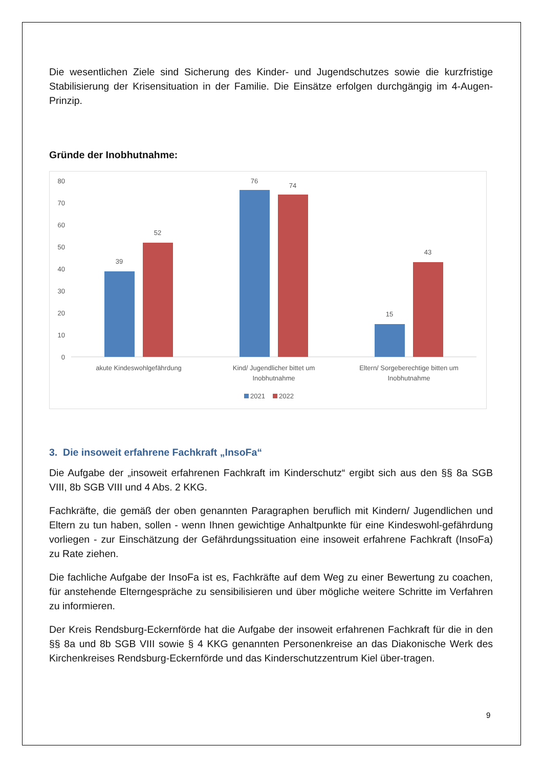Die wesentlichen Ziele sind Sicherung des Kinder- und Jugendschutzes sowie die kurzfristige Stabilisierung der Krisensituation in der Familie. Die Einsätze erfolgen durchgängig im 4-Augen-Prinzip.
Gründe der Inobhutnahme:
80
70
60
50
40
30
20
10
0
39
52
76
74
15
43
akute Kindeswohlgefährdung
Kind/ Jugendlicher bittet um
Inobhutnahme
Eltern/ Sorgeberechtige bitten um
Inobhutnahme
2021
2022
3. Die insoweit erfahrene Fachkraft „InsoFa“
Die Aufgabe der „insoweit erfahrenen Fachkraft im Kinderschutz“ ergibt sich aus den §§ 8a SGB VIII, 8b SGB VIII und 4 Abs. 2 KKG.
Fachkräfte, die gemäß der oben genannten Paragraphen beruflich mit Kindern/ Jugendlichen und Eltern zu tun haben, sollen - wenn Ihnen gewichtige Anhaltpunkte für eine Kindeswohl-gefährdung vorliegen - zur Einschätzung der Gefährdungssituation eine insoweit erfahrene Fachkraft (InsoFa) zu Rate ziehen.
Die fachliche Aufgabe der InsoFa ist es, Fachkräfte auf dem Weg zu einer Bewertung zu coachen, für anstehende Elterngespräche zu sensibilisieren und über mögliche weitere Schritte im Verfahren zu informieren.
Der Kreis Rendsburg-Eckernförde hat die Aufgabe der insoweit erfahrenen Fachkraft für die in den §§ 8a und 8b SGB VIII sowie § 4 KKG genannten Personenkreise an das Diakonische Werk des Kirchenkreises Rendsburg-Eckernförde und das Kinderschutzzentrum Kiel über-tragen.
9